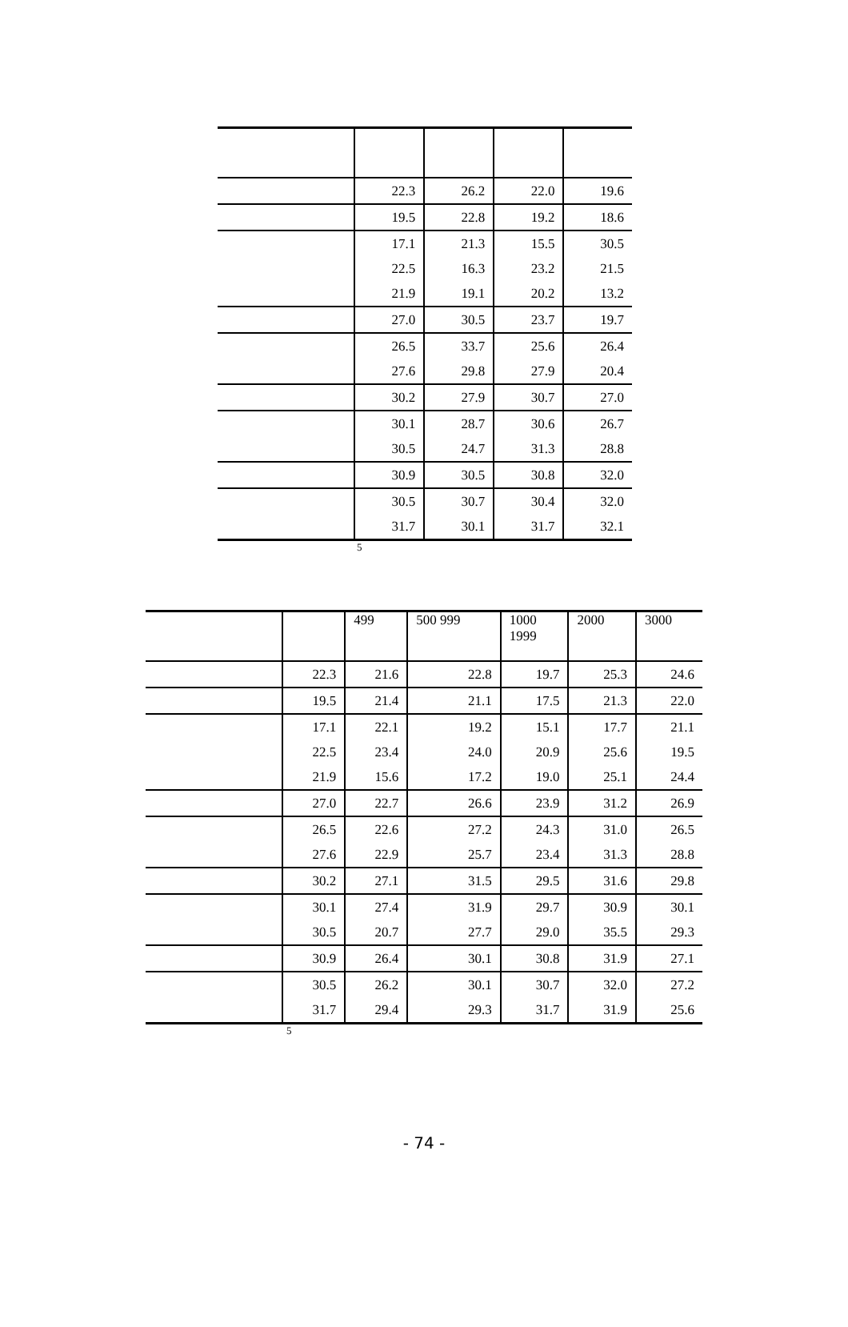| | 22.3 | 26.2 | 22.0 | 19.6 |
| | 19.5 | 22.8 | 19.2 | 18.6 |
| | 17.1 | 21.3 | 15.5 | 30.5 |
| | 22.5 | 16.3 | 23.2 | 21.5 |
| | 21.9 | 19.1 | 20.2 | 13.2 |
| | 27.0 | 30.5 | 23.7 | 19.7 |
| | 26.5 | 33.7 | 25.6 | 26.4 |
| | 27.6 | 29.8 | 27.9 | 20.4 |
| | 30.2 | 27.9 | 30.7 | 27.0 |
| | 30.1 | 28.7 | 30.6 | 26.7 |
| | 30.5 | 24.7 | 31.3 | 28.8 |
| | 30.9 | 30.5 | 30.8 | 32.0 |
| | 30.5 | 30.7 | 30.4 | 32.0 |
| | 31.7 | 30.1 | 31.7 | 32.1 |
5
| | | 499 | 500 999 | 1000 1999 | 2000 | 3000 |
| --- | --- | --- | --- | --- | --- | --- |
| | 22.3 | 21.6 | 22.8 | 19.7 | 25.3 | 24.6 |
| | 19.5 | 21.4 | 21.1 | 17.5 | 21.3 | 22.0 |
| | 17.1 | 22.1 | 19.2 | 15.1 | 17.7 | 21.1 |
| | 22.5 | 23.4 | 24.0 | 20.9 | 25.6 | 19.5 |
| | 21.9 | 15.6 | 17.2 | 19.0 | 25.1 | 24.4 |
| | 27.0 | 22.7 | 26.6 | 23.9 | 31.2 | 26.9 |
| | 26.5 | 22.6 | 27.2 | 24.3 | 31.0 | 26.5 |
| | 27.6 | 22.9 | 25.7 | 23.4 | 31.3 | 28.8 |
| | 30.2 | 27.1 | 31.5 | 29.5 | 31.6 | 29.8 |
| | 30.1 | 27.4 | 31.9 | 29.7 | 30.9 | 30.1 |
| | 30.5 | 20.7 | 27.7 | 29.0 | 35.5 | 29.3 |
| | 30.9 | 26.4 | 30.1 | 30.8 | 31.9 | 27.1 |
| | 30.5 | 26.2 | 30.1 | 30.7 | 32.0 | 27.2 |
| | 31.7 | 29.4 | 29.3 | 31.7 | 31.9 | 25.6 |
5
- 74 -